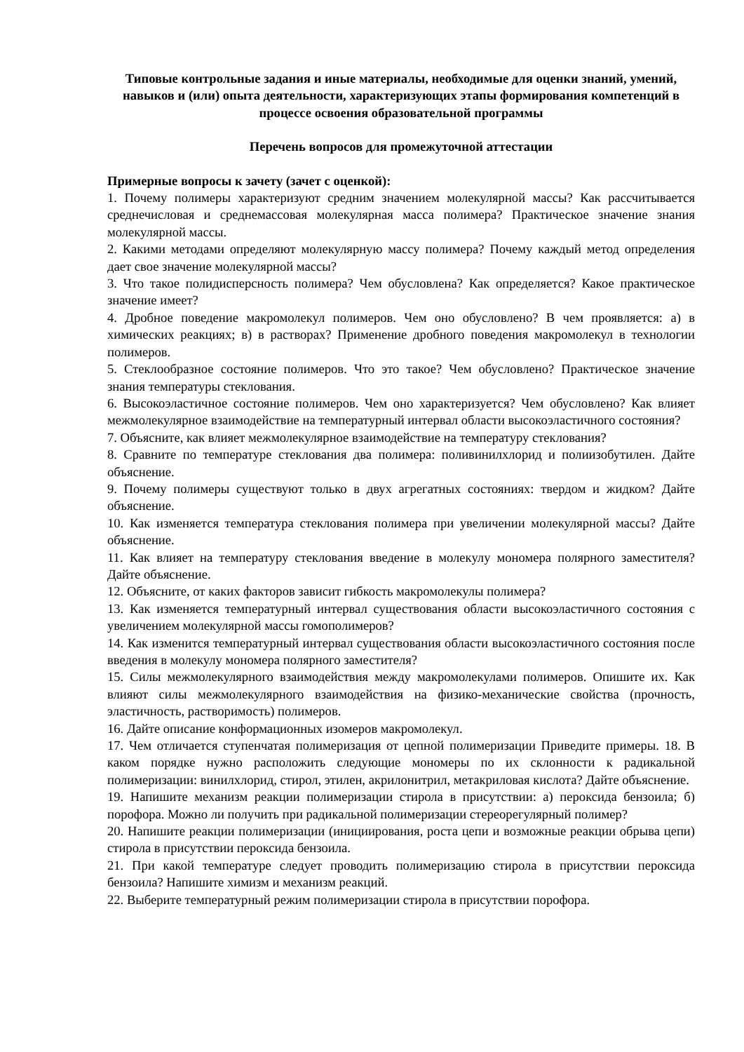Типовые контрольные задания и иные материалы, необходимые для оценки знаний, умений, навыков и (или) опыта деятельности, характеризующих этапы формирования компетенций в процессе освоения образовательной программы
Перечень вопросов для промежуточной аттестации
Примерные вопросы к зачету (зачет с оценкой):
1. Почему полимеры характеризуют средним значением молекулярной массы? Как рассчитывается среднечисловая и среднемассовая молекулярная масса полимера? Практическое значение знания молекулярной массы.
2. Какими методами определяют молекулярную массу полимера? Почему каждый метод определения дает свое значение молекулярной массы?
3. Что такое полидисперсность полимера? Чем обусловлена? Как определяется? Какое практическое значение имеет?
4. Дробное поведение макромолекул полимеров. Чем оно обусловлено? В чем проявляется: а) в химических реакциях; в) в растворах? Применение дробного поведения макромолекул в технологии полимеров.
5. Стеклообразное состояние полимеров. Что это такое? Чем обусловлено? Практическое значение знания температуры стеклования.
6. Высокоэластичное состояние полимеров. Чем оно характеризуется? Чем обусловлено? Как влияет межмолекулярное взаимодействие на температурный интервал области высокоэластичного состояния?
7. Объясните, как влияет межмолекулярное взаимодействие на температуру стеклования?
8. Сравните по температуре стеклования два полимера: поливинилхлорид и полиизобутилен. Дайте объяснение.
9. Почему полимеры существуют только в двух агрегатных состояниях: твердом и жидком? Дайте объяснение.
10. Как изменяется температура стеклования полимера при увеличении молекулярной массы? Дайте объяснение.
11. Как влияет на температуру стеклования введение в молекулу мономера полярного заместителя? Дайте объяснение.
12. Объясните, от каких факторов зависит гибкость макромолекулы полимера?
13. Как изменяется температурный интервал существования области высокоэластичного состояния с увеличением молекулярной массы гомополимеров?
14. Как изменится температурный интервал существования области высокоэластичного состояния после введения в молекулу мономера полярного заместителя?
15. Силы межмолекулярного взаимодействия между макромолекулами полимеров. Опишите их. Как влияют силы межмолекулярного взаимодействия на физико-механические свойства (прочность, эластичность, растворимость) полимеров.
16. Дайте описание конформационных изомеров макромолекул.
17. Чем отличается ступенчатая полимеризация от цепной полимеризации Приведите примеры. 18. В каком порядке нужно расположить следующие мономеры по их склонности к радикальной полимеризации: винилхлорид, стирол, этилен, акрилонитрил, метакриловая кислота? Дайте объяснение.
19. Напишите механизм реакции полимеризации стирола в присутствии: а) пероксида бензоила; б) порофора. Можно ли получить при радикальной полимеризации стереорегулярный полимер?
20. Напишите реакции полимеризации (инициирования, роста цепи и возможные реакции обрыва цепи) стирола в присутствии пероксида бензоила.
21. При какой температуре следует проводить полимеризацию стирола в присутствии пероксида бензоила? Напишите химизм и механизм реакций.
22. Выберите температурный режим полимеризации стирола в присутствии порофора.